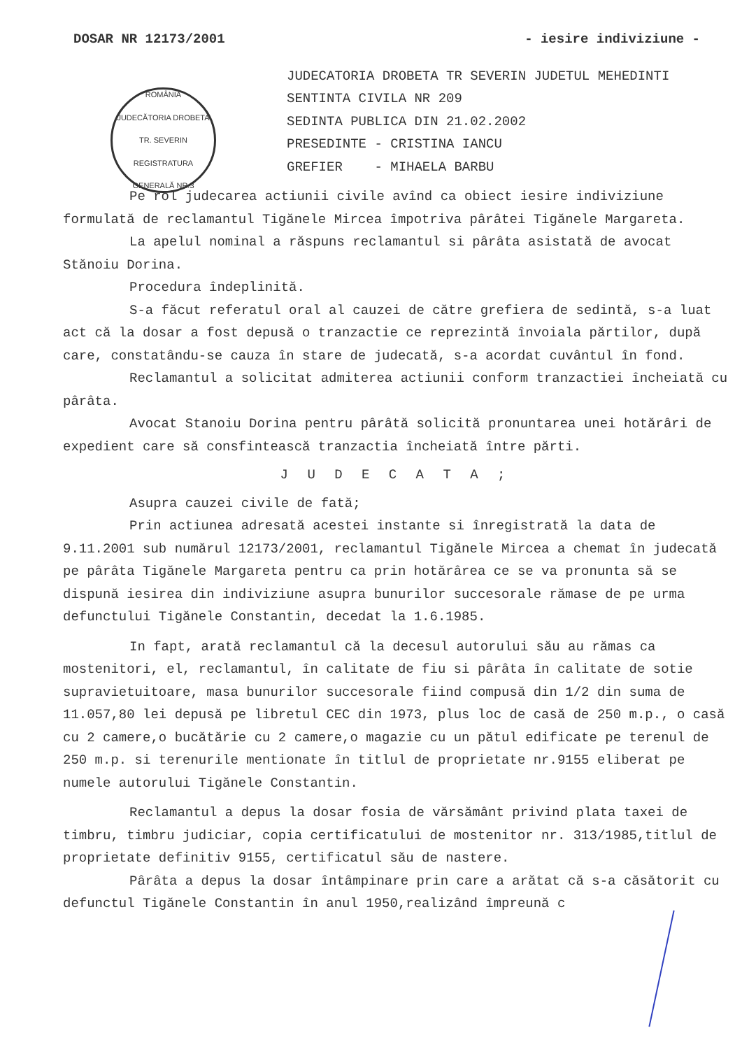DOSAR NR 12173/2001 - iesire indiviziune -
ROMÂNIA
JUDECĂTORIA DROBETA TR. SEVERIN
REGISTRATURA GENERALĂ NR.3
JUDECATORIA DROBETA TR SEVERIN JUDETUL MEHEDINTI
SENTINTA CIVILA NR 209
SEDINTA PUBLICA DIN 21.02.2002
PRESEDINTE - CRISTINA IANCU
GREFIER - MIHAELA BARBU
Pe rol judecarea actiunii civile avînd ca obiect iesire indiviziune formulată de reclamantul Tigănele Mircea împotriva pârâtei Tigănele Margareta.
La apelul nominal a răspuns reclamantul si pârâta asistată de avocat Stănoiu Dorina.
Procedura îndeplinită.
S-a făcut referatul oral al cauzei de către grefiera de sedintă, s-a luat act că la dosar a fost depusă o tranzactie ce reprezintă învoiala părtilor, după care, constatându-se cauza în stare de judecată, s-a acordat cuvântul în fond.
Reclamantul a solicitat admiterea actiunii conform tranzactiei încheiată cu pârâta.
Avocat Stanoiu Dorina pentru pârâtă solicită pronuntarea unei hotărâri de expedient care să consfintească tranzactia încheiată între părti.
J U D E C A T A ;
Asupra cauzei civile de fată;
Prin actiunea adresată acestei instante si înregistrată la data de 9.11.2001 sub numărul 12173/2001, reclamantul Tigănele Mircea a chemat în judecată pe pârâta Tigănele Margareta pentru ca prin hotărârea ce se va pronunta să se dispună iesirea din indiviziune asupra bunurilor succesorale rămase de pe urma defunctului Tigănele Constantin, decedat la 1.6.1985.
In fapt, arată reclamantul că la decesul autorului său au rămas ca mostenitori, el, reclamantul, în calitate de fiu si pârâta în calitate de sotie supravietuitoare, masa bunurilor succesorale fiind compusă din 1/2 din suma de 11.057,80 lei depusă pe libretul CEC din 1973, plus loc de casă de 250 m.p., o casă cu 2 camere,o bucătărie cu 2 camere,o magazie cu un pătul edificate pe terenul de 250 m.p. si terenurile mentionate în titlul de proprietate nr.9155 eliberat pe numele autorului Tigănele Constantin.
Reclamantul a depus la dosar fosia de vărsământ privind plata taxei de timbru, timbru judiciar, copia certificatului de mostenitor nr. 313/1985,titlul de proprietate definitiv 9155, certificatul său de nastere.
Pârâta a depus la dosar întâmpinare prin care a arătat că s-a căsătorit cu defunctul Tigănele Constantin în anul 1950,realizând împreună c